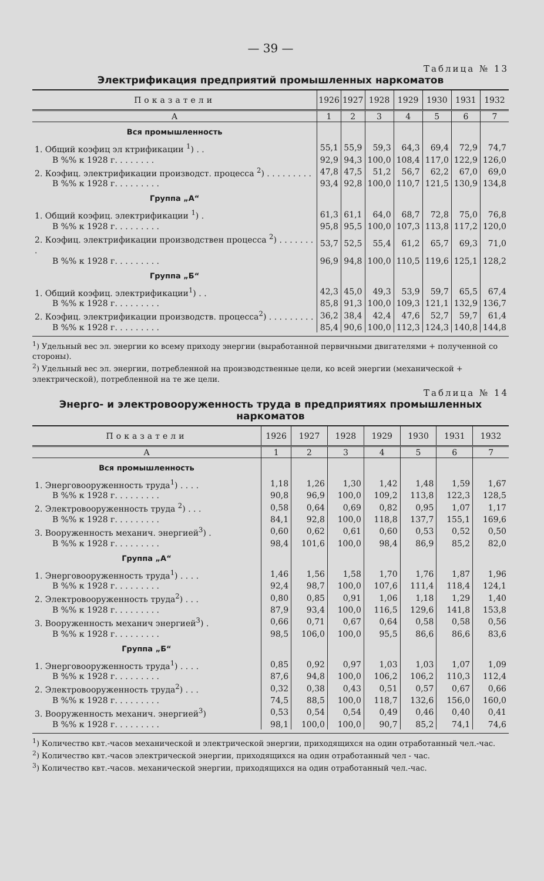— 39 —
Таблица № 13
Электрификация предприятий промышленных наркоматов
| Показатели | 1926 | 1927 | 1928 | 1929 | 1930 | 1931 | 1932 |
| --- | --- | --- | --- | --- | --- | --- | --- |
| А | 1 | 2 | 3 | 4 | 5 | 6 | 7 |
| Вся промышленность | | | | | | | |
| 1. Общий коэфиц эл ктрификации <sup>1</sup>) . . | 55,1 | 55,9 | 59,3 | 64,3 | 69,4 | 72,9 | 74,7 |
| В %% к 1928 г. . . . . . . . | 92,9 | 94,3 | 100,0 | 108,4 | 117,0 | 122,9 | 126,0 |
| 2. Коэфиц. электрификации производст. процесса <sup>2</sup>) . . . . . . . . . | 47,8 | 47,5 | 51,2 | 56,7 | 62,2 | 67,0 | 69,0 |
| В %% к 1928 г. . . . . . . . . | 93,4 | 92,8 | 100,0 | 110,7 | 121,5 | 130,9 | 134,8 |
| Группа „А“ | | | | | | | |
| 1. Общий коэфиц. электрификации <sup>1</sup>) . | 61,3 | 61,1 | 64,0 | 68,7 | 72,8 | 75,0 | 76,8 |
| В %% к 1928 г. . . . . . . . . | 95,8 | 95,5 | 100,0 | 107,3 | 113,8 | 117,2 | 120,0 |
| 2. Коэфиц. электрификации производствен процесса <sup>2</sup>) . . . . . . . . | 53,7 | 52,5 | 55,4 | 61,2 | 65,7 | 69,3 | 71,0 |
| В %% к 1928 г. . . . . . . . . | 96,9 | 94,8 | 100,0 | 110,5 | 119,6 | 125,1 | 128,2 |
| Группа „Б“ | | | | | | | |
| 1. Общий коэфиц. электрификации<sup>1</sup>) . . | 42,3 | 45,0 | 49,3 | 53,9 | 59,7 | 65,5 | 67,4 |
| В %% к 1928 г. . . . . . . . . | 85,8 | 91,3 | 100,0 | 109,3 | 121,1 | 132,9 | 136,7 |
| 2. Коэфиц. электрификации производств. процесса<sup>2</sup>) . . . . . . . . . | 36,2 | 38,4 | 42,4 | 47,6 | 52,7 | 59,7 | 61,4 |
| В %% к 1928 г. . . . . . . . . | 85,4 | 90,6 | 100,0 | 112,3 | 124,3 | 140,8 | 144,8 |
<sup>1</sup>) Удельный вес эл. энергии ко всему приходу энергии (выработанной первичными двигателями + полученной со стороны).
<sup>2</sup>) Удельный вес эл. энергии, потребленной на производственные цели, ко всей энергии (механической + электрической), потребленной на те же цели.
Таблица № 14
Энерго- и электровооруженность труда в предприятиях промышленных наркоматов
| Показатели | 1926 | 1927 | 1928 | 1929 | 1930 | 1931 | 1932 |
| --- | --- | --- | --- | --- | --- | --- | --- |
| А | 1 | 2 | 3 | 4 | 5 | 6 | 7 |
| Вся промышленность | | | | | | | |
| 1. Энерговооруженность труда<sup>1</sup>) . . . . | 1,18 | 1,26 | 1,30 | 1,42 | 1,48 | 1,59 | 1,67 |
| В %% к 1928 г. . . . . . . . . | 90,8 | 96,9 | 100,0 | 109,2 | 113,8 | 122,3 | 128,5 |
| 2. Электровооруженность труда <sup>2</sup>) . . . | 0,58 | 0,64 | 0,69 | 0,82 | 0,95 | 1,07 | 1,17 |
| В %% к 1928 г. . . . . . . . . | 84,1 | 92,8 | 100,0 | 118,8 | 137,7 | 155,1 | 169,6 |
| 3. Вооруженность механич. энергией<sup>3</sup>) . | 0,60 | 0,62 | 0,61 | 0,60 | 0,53 | 0,52 | 0,50 |
| В %% к 1928 г. . . . . . . . . | 98,4 | 101,6 | 100,0 | 98,4 | 86,9 | 85,2 | 82,0 |
| Группа „А“ | | | | | | | |
| 1. Энерговооруженность труда<sup>1</sup>) . . . . | 1,46 | 1,56 | 1,58 | 1,70 | 1,76 | 1,87 | 1,96 |
| В %% к 1928 г. . . . . . . . . | 92,4 | 98,7 | 100,0 | 107,6 | 111,4 | 118,4 | 124,1 |
| 2. Электровооруженность труда<sup>2</sup>) . . . | 0,80 | 0,85 | 0,91 | 1,06 | 1,18 | 1,29 | 1,40 |
| В %% к 1928 г. . . . . . . . . | 87,9 | 93,4 | 100,0 | 116,5 | 129,6 | 141,8 | 153,8 |
| 3. Вооруженность механич энергией<sup>3</sup>) . | 0,66 | 0,71 | 0,67 | 0,64 | 0,58 | 0,58 | 0,56 |
| В %% к 1928 г. . . . . . . . . | 98,5 | 106,0 | 100,0 | 95,5 | 86,6 | 86,6 | 83,6 |
| Группа „Б“ | | | | | | | |
| 1. Энерговооруженность труда<sup>1</sup>) . . . . | 0,85 | 0,92 | 0,97 | 1,03 | 1,03 | 1,07 | 1,09 |
| В %% к 1928 г. . . . . . . . . | 87,6 | 94,8 | 100,0 | 106,2 | 106,2 | 110,3 | 112,4 |
| 2. Электровооруженность труда<sup>2</sup>) . . . | 0,32 | 0,38 | 0,43 | 0,51 | 0,57 | 0,67 | 0,66 |
| В %% к 1928 г. . . . . . . . . | 74,5 | 88,5 | 100,0 | 118,7 | 132,6 | 156,0 | 160,0 |
| 3. Вооруженность механич. энергией<sup>3</sup>) | 0,53 | 0,54 | 0,54 | 0,49 | 0,46 | 0,40 | 0,41 |
| В %% к 1928 г. . . . . . . . . | 98,1 | 100,0 | 100,0 | 90,7 | 85,2 | 74,1 | 74,6 |
<sup>1</sup>) Количество квт.-часов механической и электрической энергии, приходящихся на один отработанный чел.-час.
<sup>2</sup>) Количество квт.-часов электрической энергии, приходящихся на один отработанный чел - час.
<sup>3</sup>) Количество квт.-часов. механической энергии, приходящихся на один отработанный чел.-час.